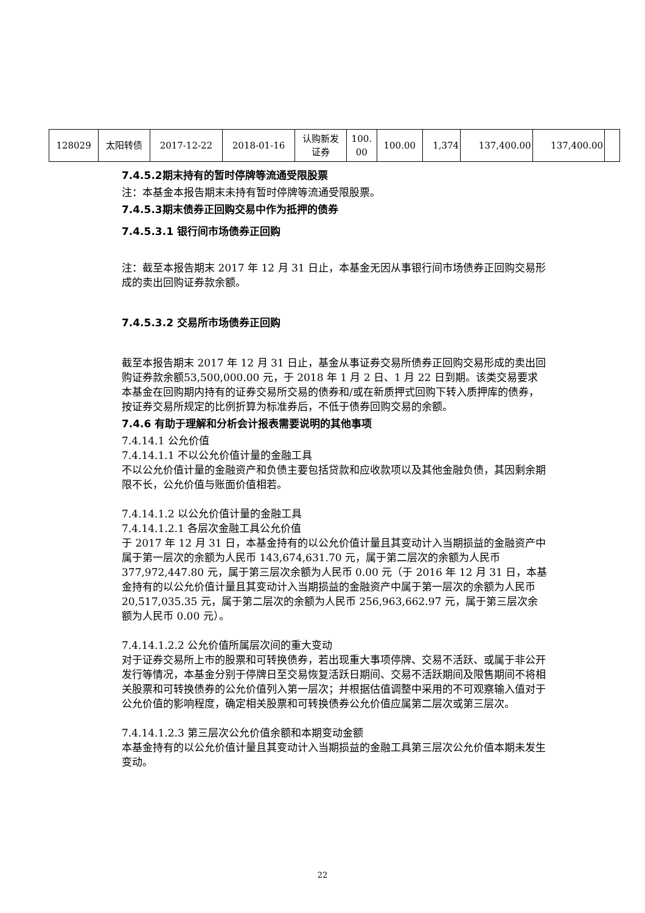| 128029 | 太阳转债 | 2017-12-22 | 2018-01-16 | 认购新发 证券 | 100. 00 | 100.00 | 1,374 | 137,400.00 | 137,400.00 | |
7.4.5.2期末持有的暂时停牌等流通受限股票
注：本基金本报告期末未持有暂时停牌等流通受限股票。
7.4.5.3期末债券正回购交易中作为抵押的债券
7.4.5.3.1 银行间市场债券正回购
注：截至本报告期末 2017 年 12 月 31 日止，本基金无因从事银行间市场债券正回购交易形成的卖出回购证券款余额。
7.4.5.3.2 交易所市场债券正回购
截至本报告期末 2017 年 12 月 31 日止，基金从事证券交易所债券正回购交易形成的卖出回购证券款余额53,500,000.00 元，于 2018 年 1 月 2 日、1 月 22 日到期。该类交易要求本基金在回购期内持有的证券交易所交易的债券和/或在新质押式回购下转入质押库的债券，按证券交易所规定的比例折算为标准券后，不低于债券回购交易的余额。
7.4.6 有助于理解和分析会计报表需要说明的其他事项
7.4.14.1 公允价值
7.4.14.1.1 不以公允价值计量的金融工具
不以公允价值计量的金融资产和负债主要包括贷款和应收款项以及其他金融负债，其因剩余期限不长，公允价值与账面价值相若。
7.4.14.1.2 以公允价值计量的金融工具
7.4.14.1.2.1 各层次金融工具公允价值
于 2017 年 12 月 31 日，本基金持有的以公允价值计量且其变动计入当期损益的金融资产中属于第一层次的余额为人民币 143,674,631.70 元，属于第二层次的余额为人民币 377,972,447.80 元，属于第三层次余额为人民币 0.00 元（于 2016 年 12 月 31 日，本基金持有的以公允价值计量且其变动计入当期损益的金融资产中属于第一层次的余额为人民币 20,517,035.35 元，属于第二层次的余额为人民币 256,963,662.97 元，属于第三层次余额为人民币 0.00 元）。
7.4.14.1.2.2 公允价值所属层次间的重大变动
对于证券交易所上市的股票和可转换债券，若出现重大事项停牌、交易不活跃、或属于非公开发行等情况，本基金分别于停牌日至交易恢复活跃日期间、交易不活跃期间及限售期间不将相关股票和可转换债券的公允价值列入第一层次；并根据估值调整中采用的不可观察输入值对于公允价值的影响程度，确定相关股票和可转换债券公允价值应属第二层次或第三层次。
7.4.14.1.2.3 第三层次公允价值余额和本期变动金额
本基金持有的以公允价值计量且其变动计入当期损益的金融工具第三层次公允价值本期未发生变动。
22